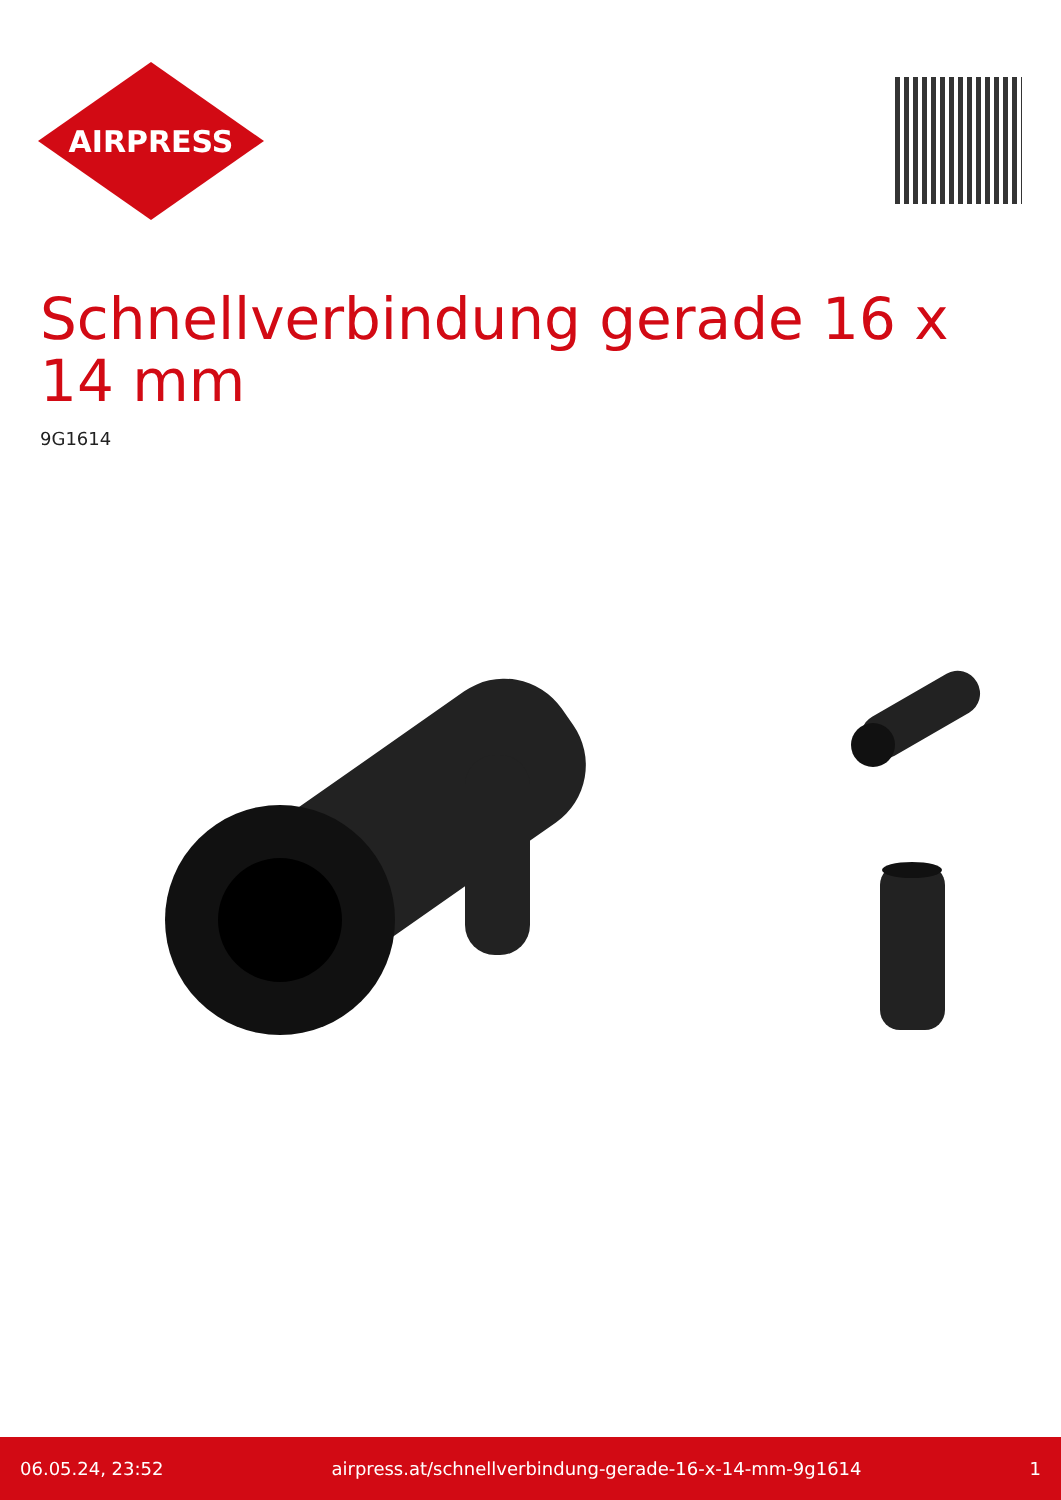AIRPRESS
Schnellverbindung gerade 16 x 14 mm
9G1614
06.05.24, 23:52 airpress.at/schnellverbindung-gerade-16-x-14-mm-9g1614 1